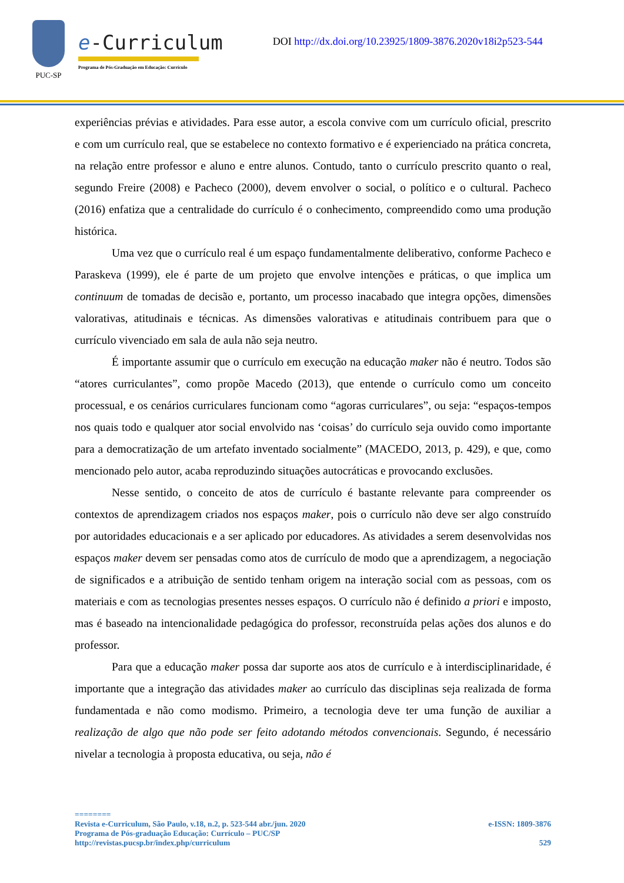PUC-SP
e-Curriculum
Programa de Pós-Graduação em Educação: Currículo
DOI http://dx.doi.org/10.23925/1809-3876.2020v18i2p523-544
experiências prévias e atividades. Para esse autor, a escola convive com um currículo oficial, prescrito e com um currículo real, que se estabelece no contexto formativo e é experienciado na prática concreta, na relação entre professor e aluno e entre alunos. Contudo, tanto o currículo prescrito quanto o real, segundo Freire (2008) e Pacheco (2000), devem envolver o social, o político e o cultural. Pacheco (2016) enfatiza que a centralidade do currículo é o conhecimento, compreendido como uma produção histórica.
Uma vez que o currículo real é um espaço fundamentalmente deliberativo, conforme Pacheco e Paraskeva (1999), ele é parte de um projeto que envolve intenções e práticas, o que implica um continuum de tomadas de decisão e, portanto, um processo inacabado que integra opções, dimensões valorativas, atitudinais e técnicas. As dimensões valorativas e atitudinais contribuem para que o currículo vivenciado em sala de aula não seja neutro.
É importante assumir que o currículo em execução na educação maker não é neutro. Todos são “atores curriculantes”, como propõe Macedo (2013), que entende o currículo como um conceito processual, e os cenários curriculares funcionam como “agoras curriculares”, ou seja: “espaços-tempos nos quais todo e qualquer ator social envolvido nas ‘coisas’ do currículo seja ouvido como importante para a democratização de um artefato inventado socialmente” (MACEDO, 2013, p. 429), e que, como mencionado pelo autor, acaba reproduzindo situações autocráticas e provocando exclusões.
Nesse sentido, o conceito de atos de currículo é bastante relevante para compreender os contextos de aprendizagem criados nos espaços maker, pois o currículo não deve ser algo construído por autoridades educacionais e a ser aplicado por educadores. As atividades a serem desenvolvidas nos espaços maker devem ser pensadas como atos de currículo de modo que a aprendizagem, a negociação de significados e a atribuição de sentido tenham origem na interação social com as pessoas, com os materiais e com as tecnologias presentes nesses espaços. O currículo não é definido a priori e imposto, mas é baseado na intencionalidade pedagógica do professor, reconstruída pelas ações dos alunos e do professor.
Para que a educação maker possa dar suporte aos atos de currículo e à interdisciplinaridade, é importante que a integração das atividades maker ao currículo das disciplinas seja realizada de forma fundamentada e não como modismo. Primeiro, a tecnologia deve ter uma função de auxiliar a realização de algo que não pode ser feito adotando métodos convencionais. Segundo, é necessário nivelar a tecnologia à proposta educativa, ou seja, não é
========
Revista e-Curriculum, São Paulo, v.18, n.2, p. 523-544 abr./jun. 2020 e-ISSN: 1809-3876
Programa de Pós-graduação Educação: Currículo – PUC/SP
http://revistas.pucsp.br/index.php/curriculum 529